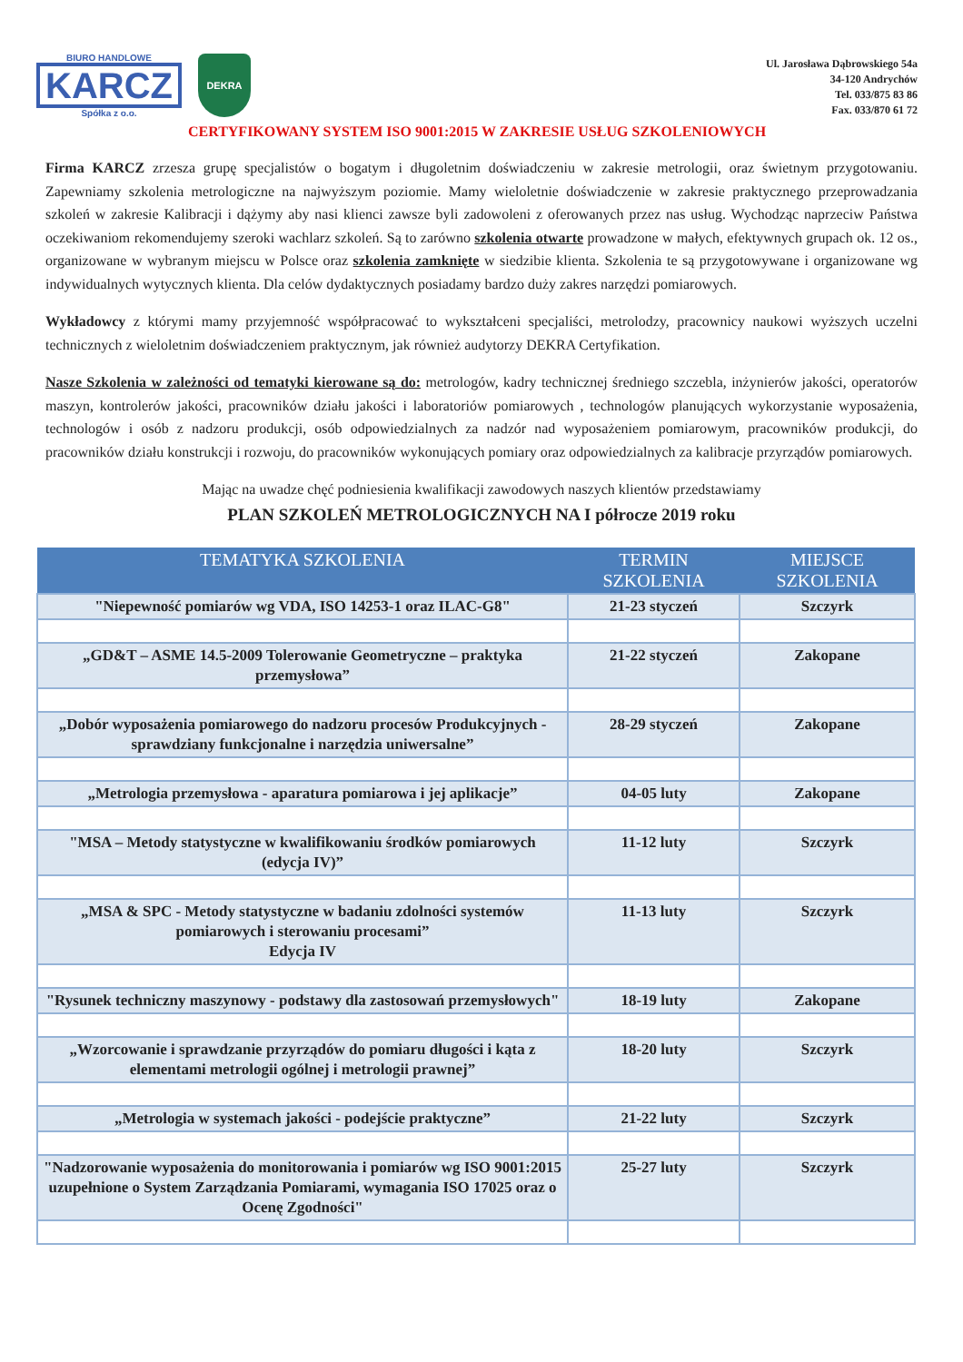BIURO HANDLOWE
KARCZ
Spółka z o.o.
DEKRA
Ul. Jarosława Dąbrowskiego 54a
34-120 Andrychów
Tel. 033/875 83 86
Fax. 033/870 61 72
CERTYFIKOWANY SYSTEM ISO 9001:2015 W ZAKRESIE USŁUG SZKOLENIOWYCH
Firma KARCZ zrzesza grupę specjalistów o bogatym i długoletnim doświadczeniu w zakresie metrologii, oraz świetnym przygotowaniu. Zapewniamy szkolenia metrologiczne na najwyższym poziomie. Mamy wieloletnie doświadczenie w zakresie praktycznego przeprowadzania szkoleń w zakresie Kalibracji i dążymy aby nasi klienci zawsze byli zadowoleni z oferowanych przez nas usług. Wychodząc naprzeciw Państwa oczekiwaniom rekomendujemy szeroki wachlarz szkoleń. Są to zarówno szkolenia otwarte prowadzone w małych, efektywnych grupach ok. 12 os., organizowane w wybranym miejscu w Polsce oraz szkolenia zamknięte w siedzibie klienta. Szkolenia te są przygotowywane i organizowane wg indywidualnych wytycznych klienta. Dla celów dydaktycznych posiadamy bardzo duży zakres narzędzi pomiarowych.
Wykładowcy z którymi mamy przyjemność współpracować to wykształceni specjaliści, metrolodzy, pracownicy naukowi wyższych uczelni technicznych z wieloletnim doświadczeniem praktycznym, jak również audytorzy DEKRA Certyfikation.
Nasze Szkolenia w zależności od tematyki kierowane są do: metrologów, kadry technicznej średniego szczebla, inżynierów jakości, operatorów maszyn, kontrolerów jakości, pracowników działu jakości i laboratoriów pomiarowych , technologów planujących wykorzystanie wyposażenia, technologów i osób z nadzoru produkcji, osób odpowiedzialnych za nadzór nad wyposażeniem pomiarowym, pracowników produkcji, do pracowników działu konstrukcji i rozwoju, do pracowników wykonujących pomiary oraz odpowiedzialnych za kalibracje przyrządów pomiarowych.
Mając na uwadze chęć podniesienia kwalifikacji zawodowych naszych klientów przedstawiamy
PLAN SZKOLEŃ METROLOGICZNYCH NA I półrocze 2019 roku
| TEMATYKA SZKOLENIA | TERMIN SZKOLENIA | MIEJSCE SZKOLENIA |
| --- | --- | --- |
| "Niepewność pomiarów wg VDA, ISO 14253-1 oraz ILAC-G8" | 21-23 styczeń | Szczyrk |
| „GD&T – ASME 14.5-2009 Tolerowanie Geometryczne – praktyka przemysłowa” | 21-22 styczeń | Zakopane |
| „Dobór wyposażenia pomiarowego do nadzoru procesów Produkcyjnych - sprawdziany funkcjonalne i narzędzia uniwersalne” | 28-29 styczeń | Zakopane |
| „Metrologia przemysłowa - aparatura pomiarowa i jej aplikacje” | 04-05 luty | Zakopane |
| "MSA – Metody statystyczne w kwalifikowaniu środków pomiarowych (edycja IV)” | 11-12 luty | Szczyrk |
| „MSA & SPC - Metody statystyczne w badaniu zdolności systemów pomiarowych i sterowaniu procesami” Edycja IV | 11-13 luty | Szczyrk |
| "Rysunek techniczny maszynowy - podstawy dla zastosowań przemysłowych" | 18-19 luty | Zakopane |
| „Wzorcowanie i sprawdzanie przyrządów do pomiaru długości i kąta z elementami metrologii ogólnej i metrologii prawnej” | 18-20 luty | Szczyrk |
| „Metrologia w systemach jakości - podejście praktyczne” | 21-22 luty | Szczyrk |
| "Nadzorowanie wyposażenia do monitorowania i pomiarów wg ISO 9001:2015 uzupełnione o System Zarządzania Pomiarami, wymagania ISO 17025 oraz o Ocenę Zgodności" | 25-27 luty | Szczyrk |